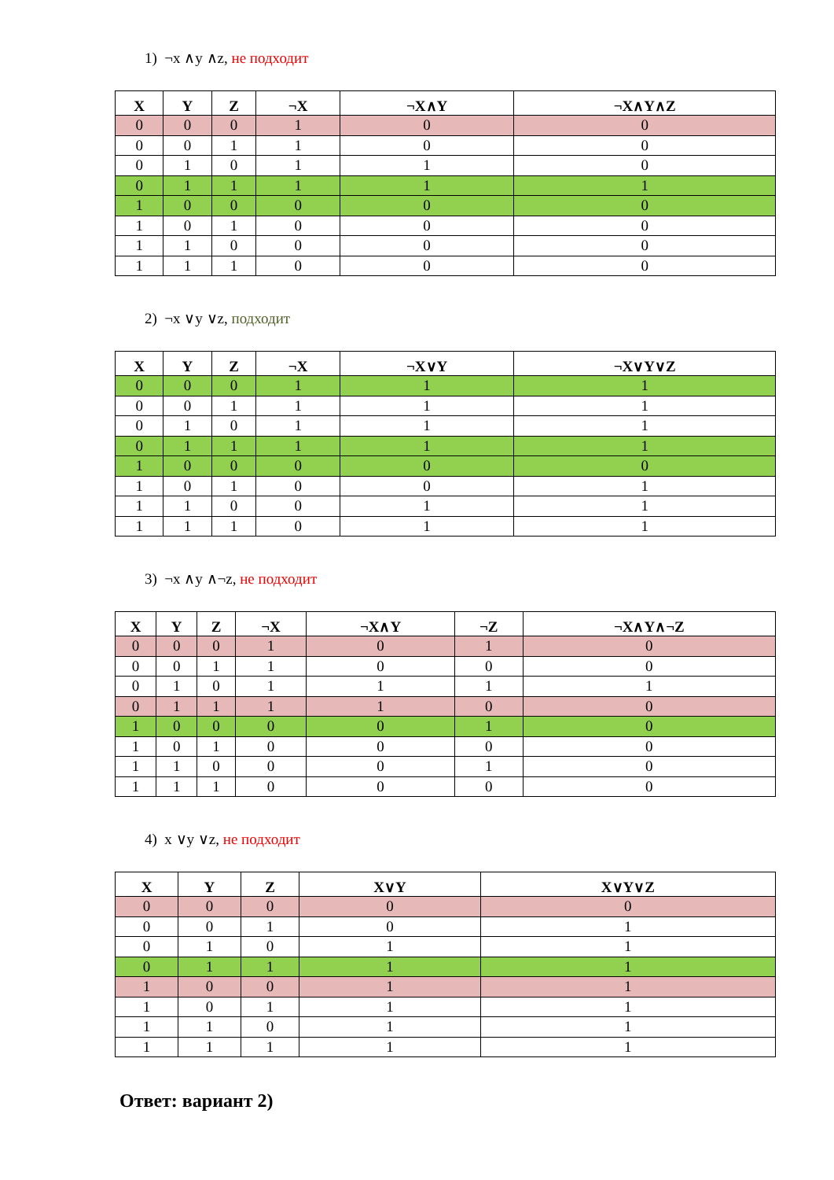1) ¬x ∧y ∧z, не подходит
| X | Y | Z | ¬X | ¬X∧Y | ¬X∧Y∧Z |
| --- | --- | --- | --- | --- | --- |
| 0 | 0 | 0 | 1 | 0 | 0 |
| 0 | 0 | 1 | 1 | 0 | 0 |
| 0 | 1 | 0 | 1 | 1 | 0 |
| 0 | 1 | 1 | 1 | 1 | 1 |
| 1 | 0 | 0 | 0 | 0 | 0 |
| 1 | 0 | 1 | 0 | 0 | 0 |
| 1 | 1 | 0 | 0 | 0 | 0 |
| 1 | 1 | 1 | 0 | 0 | 0 |
2) ¬x ∨y ∨z, подходит
| X | Y | Z | ¬X | ¬X∨Y | ¬X∨Y∨Z |
| --- | --- | --- | --- | --- | --- |
| 0 | 0 | 0 | 1 | 1 | 1 |
| 0 | 0 | 1 | 1 | 1 | 1 |
| 0 | 1 | 0 | 1 | 1 | 1 |
| 0 | 1 | 1 | 1 | 1 | 1 |
| 1 | 0 | 0 | 0 | 0 | 0 |
| 1 | 0 | 1 | 0 | 0 | 1 |
| 1 | 1 | 0 | 0 | 1 | 1 |
| 1 | 1 | 1 | 0 | 1 | 1 |
3) ¬x ∧y ∧¬z, не подходит
| X | Y | Z | ¬X | ¬X∧Y | ¬Z | ¬X∧Y∧¬Z |
| --- | --- | --- | --- | --- | --- | --- |
| 0 | 0 | 0 | 1 | 0 | 1 | 0 |
| 0 | 0 | 1 | 1 | 0 | 0 | 0 |
| 0 | 1 | 0 | 1 | 1 | 1 | 1 |
| 0 | 1 | 1 | 1 | 1 | 0 | 0 |
| 1 | 0 | 0 | 0 | 0 | 1 | 0 |
| 1 | 0 | 1 | 0 | 0 | 0 | 0 |
| 1 | 1 | 0 | 0 | 0 | 1 | 0 |
| 1 | 1 | 1 | 0 | 0 | 0 | 0 |
4) x ∨y ∨z, не подходит
| X | Y | Z | X∨Y | X∨Y∨Z |
| --- | --- | --- | --- | --- |
| 0 | 0 | 0 | 0 | 0 |
| 0 | 0 | 1 | 0 | 1 |
| 0 | 1 | 0 | 1 | 1 |
| 0 | 1 | 1 | 1 | 1 |
| 1 | 0 | 0 | 1 | 1 |
| 1 | 0 | 1 | 1 | 1 |
| 1 | 1 | 0 | 1 | 1 |
| 1 | 1 | 1 | 1 | 1 |
Ответ: вариант 2)